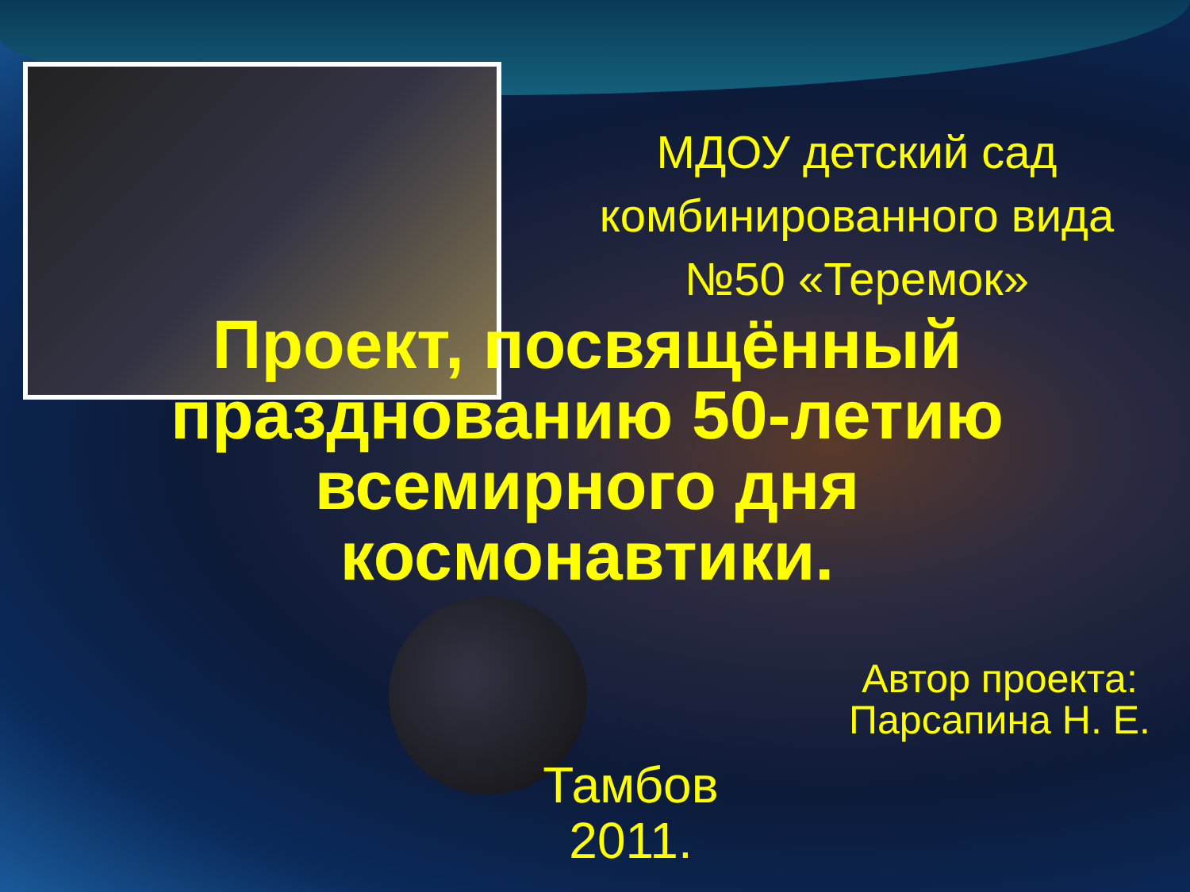МДОУ детский сад комбинированного вида №50 «Теремок»
Проект, посвящённый празднованию 50-летию всемирного дня космонавтики.
Автор проекта: Парсапина Н. Е.
Тамбов
2011.